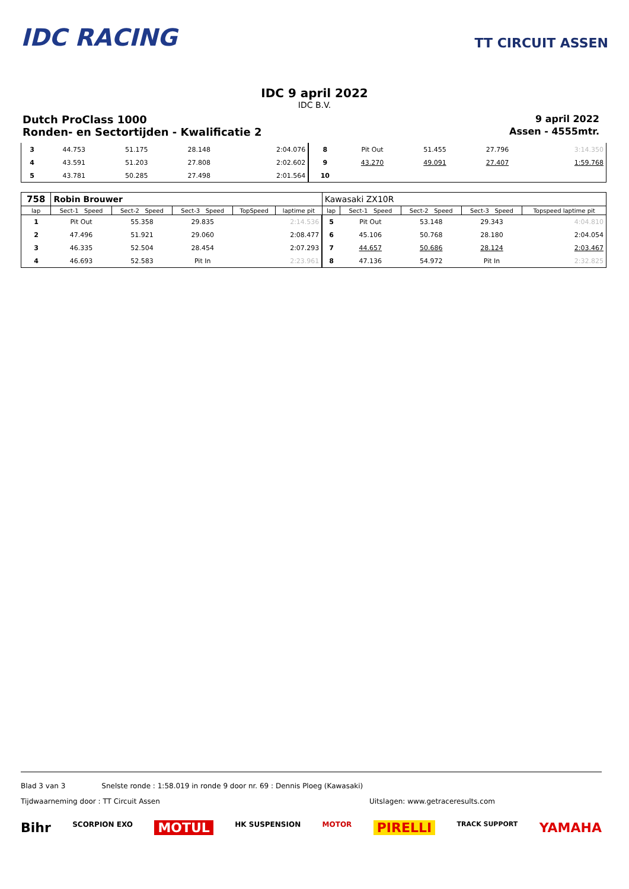IDC RACING
TT CIRCUIT ASSEN
IDC 9 april 2022
IDC B.V.
Dutch ProClass 1000 9 april 2022
Ronden- en Sectortijden - Kwalificatie 2 Assen - 4555mtr.
| 3 | 44.753 | 51.175 | 28.148 | 2:04.076 | 8 | Pit Out | 51.455 | 27.796 | 3:14.350 |
| 4 | 43.591 | 51.203 | 27.808 | 2:02.602 | 9 | 43.270 | 49.091 | 27.407 | 1:59.768 |
| 5 | 43.781 | 50.285 | 27.498 | 2:01.564 | 10 | | | | |
| 758 | Robin Brouwer | | | | | Kawasaki ZX10R | | | | |
| lap | Sect-1 Speed | Sect-2 Speed | Sect-3 Speed | TopSpeed | laptime pit | lap | Sect-1 Speed | Sect-2 Speed | Sect-3 Speed | Topspeed laptime pit |
| 1 | Pit Out | 55.358 | 29.835 | | 2:14.536 | 5 | Pit Out | 53.148 | 29.343 | 4:04.810 |
| 2 | 47.496 | 51.921 | 29.060 | | 2:08.477 | 6 | 45.106 | 50.768 | 28.180 | 2:04.054 |
| 3 | 46.335 | 52.504 | 28.454 | | 2:07.293 | 7 | 44.657 | 50.686 | 28.124 | 2:03.467 |
| 4 | 46.693 | 52.583 | Pit In | | 2:23.961 | 8 | 47.136 | 54.972 | Pit In | 2:32.825 |
Blad 3 van 3 Snelste ronde : 1:58.019 in ronde 9 door nr. 69 : Dennis Ploeg (Kawasaki)
Tijdwaarneming door : TT Circuit Assen Uitslagen: www.getraceresults.com
Bihr SCORPION EXO MOTUL HK SUSPENSION MOTOR PIRELLI TRACK SUPPORT YAMAHA